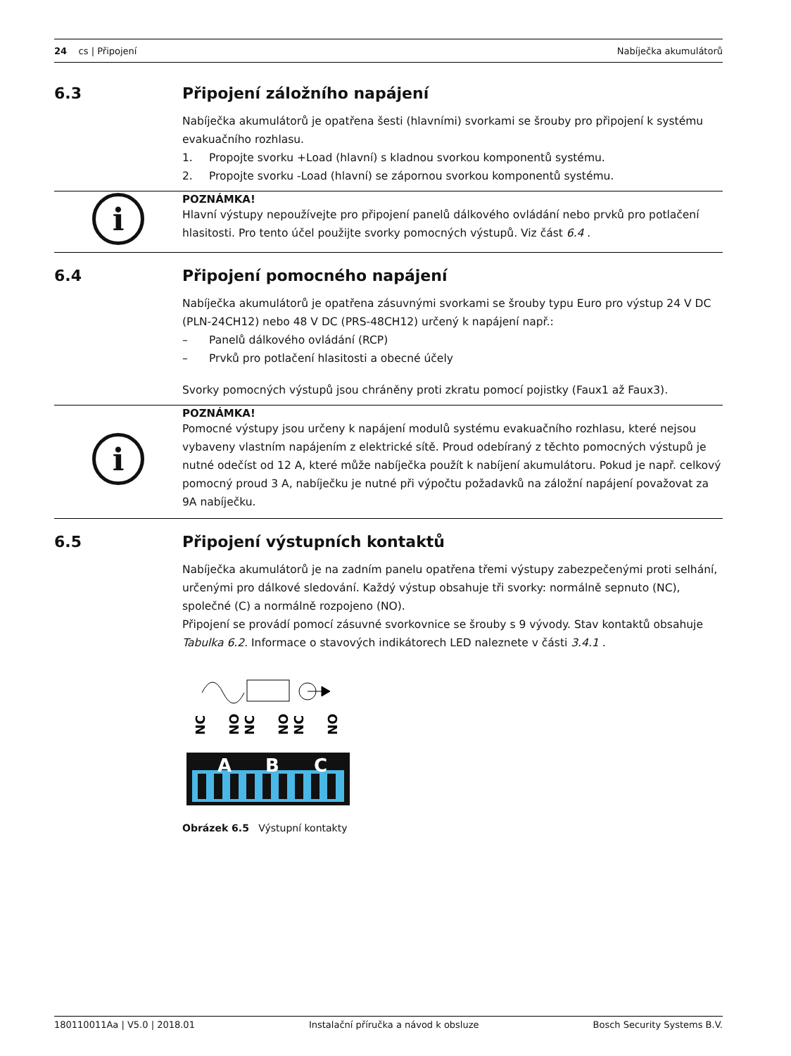24 cs | Připojení Nabíječka akumulátorů
6.3 Připojení záložního napájení
Nabíječka akumulátorů je opatřena šesti (hlavními) svorkami se šrouby pro připojení k systému evakuačního rozhlasu.
1. Propojte svorku +Load (hlavní) s kladnou svorkou komponentů systému.
2. Propojte svorku -Load (hlavní) se zápornou svorkou komponentů systému.
i
POZNÁMKA!
Hlavní výstupy nepoužívejte pro připojení panelů dálkového ovládání nebo prvků pro potlačení hlasitosti. Pro tento účel použijte svorky pomocných výstupů. Viz část 6.4 .
6.4 Připojení pomocného napájení
Nabíječka akumulátorů je opatřena zásuvnými svorkami se šrouby typu Euro pro výstup 24 V DC (PLN-24CH12) nebo 48 V DC (PRS-48CH12) určený k napájení např.:
– Panelů dálkového ovládání (RCP)
– Prvků pro potlačení hlasitosti a obecné účely
Svorky pomocných výstupů jsou chráněny proti zkratu pomocí pojistky (Faux1 až Faux3).
i
POZNÁMKA!
Pomocné výstupy jsou určeny k napájení modulů systému evakuačního rozhlasu, které nejsou vybaveny vlastním napájením z elektrické sítě. Proud odebíraný z těchto pomocných výstupů je nutné odečíst od 12 A, které může nabíječka použít k nabíjení akumulátoru. Pokud je např. celkový pomocný proud 3 A, nabíječku je nutné při výpočtu požadavků na záložní napájení považovat za 9A nabíječku.
6.5 Připojení výstupních kontaktů
Nabíječka akumulátorů je na zadním panelu opatřena třemi výstupy zabezpečenými proti selhání, určenými pro dálkové sledování. Každý výstup obsahuje tři svorky: normálně sepnuto (NC), společné (C) a normálně rozpojeno (NO).
Připojení se provádí pomocí zásuvné svorkovnice se šrouby s 9 vývody. Stav kontaktů obsahuje Tabulka 6.2. Informace o stavových indikátorech LED naleznete v části 3.4.1 .
NC
NO
NC
NO
NC
NO
A
B
C
Obrázek 6.5 Výstupní kontakty
180110011Aa | V5.0 | 2018.01 Instalační příručka a návod k obsluze Bosch Security Systems B.V.